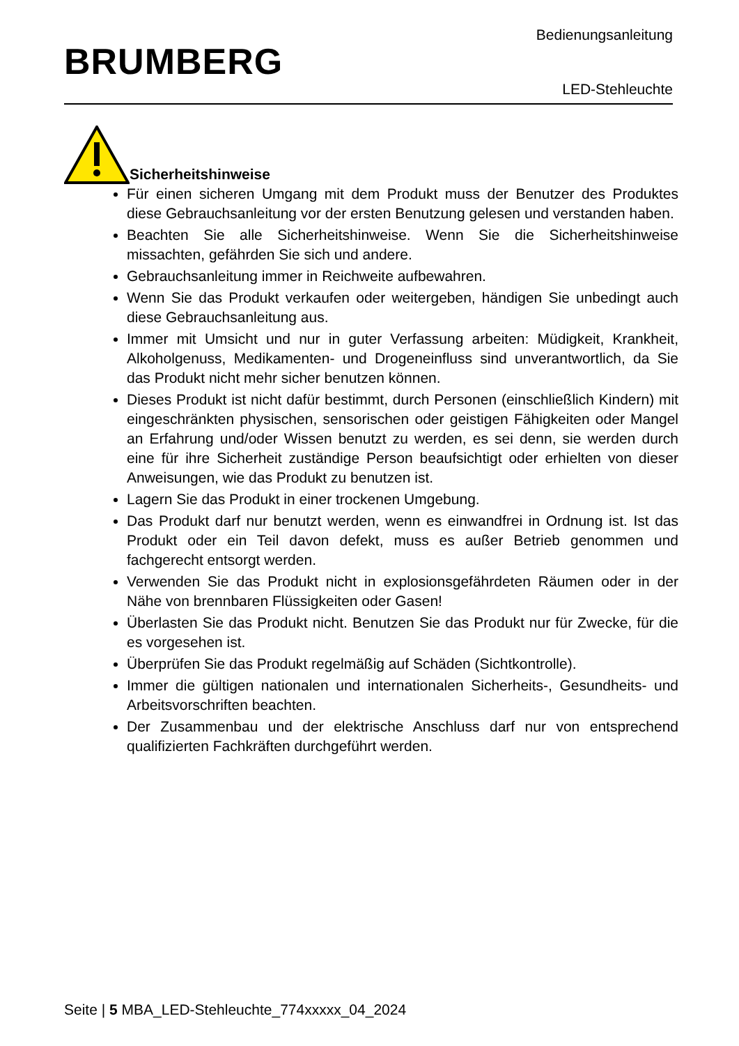BRUMBERG
Bedienungsanleitung
LED-Stehleuchte
Sicherheitshinweise
Für einen sicheren Umgang mit dem Produkt muss der Benutzer des Produktes diese Gebrauchsanleitung vor der ersten Benutzung gelesen und verstanden haben.
Beachten Sie alle Sicherheitshinweise. Wenn Sie die Sicherheitshinweise missachten, gefährden Sie sich und andere.
Gebrauchsanleitung immer in Reichweite aufbewahren.
Wenn Sie das Produkt verkaufen oder weitergeben, händigen Sie unbedingt auch diese Gebrauchsanleitung aus.
Immer mit Umsicht und nur in guter Verfassung arbeiten: Müdigkeit, Krankheit, Alkoholgenuss, Medikamenten- und Drogeneinfluss sind unverantwortlich, da Sie das Produkt nicht mehr sicher benutzen können.
Dieses Produkt ist nicht dafür bestimmt, durch Personen (einschließlich Kindern) mit eingeschränkten physischen, sensorischen oder geistigen Fähigkeiten oder Mangel an Erfahrung und/oder Wissen benutzt zu werden, es sei denn, sie werden durch eine für ihre Sicherheit zuständige Person beaufsichtigt oder erhielten von dieser Anweisungen, wie das Produkt zu benutzen ist.
Lagern Sie das Produkt in einer trockenen Umgebung.
Das Produkt darf nur benutzt werden, wenn es einwandfrei in Ordnung ist. Ist das Produkt oder ein Teil davon defekt, muss es außer Betrieb genommen und fachgerecht entsorgt werden.
Verwenden Sie das Produkt nicht in explosionsgefährdeten Räumen oder in der Nähe von brennbaren Flüssigkeiten oder Gasen!
Überlasten Sie das Produkt nicht. Benutzen Sie das Produkt nur für Zwecke, für die es vorgesehen ist.
Überprüfen Sie das Produkt regelmäßig auf Schäden (Sichtkontrolle).
Immer die gültigen nationalen und internationalen Sicherheits-, Gesundheits- und Arbeitsvorschriften beachten.
Der Zusammenbau und der elektrische Anschluss darf nur von entsprechend qualifizierten Fachkräften durchgeführt werden.
Seite | 5 MBA_LED-Stehleuchte_774xxxxx_04_2024